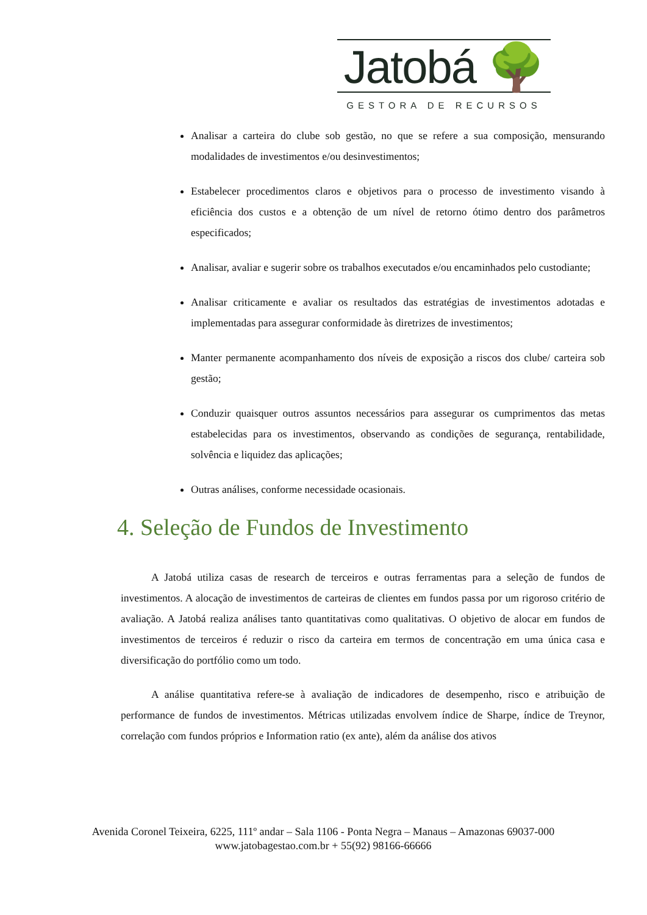Jatobá 🌳
GESTORA DE RECURSOS
Analisar a carteira do clube sob gestão, no que se refere a sua composição, mensurando modalidades de investimentos e/ou desinvestimentos;
Estabelecer procedimentos claros e objetivos para o processo de investimento visando à eficiência dos custos e a obtenção de um nível de retorno ótimo dentro dos parâmetros especificados;
Analisar, avaliar e sugerir sobre os trabalhos executados e/ou encaminhados pelo custodiante;
Analisar criticamente e avaliar os resultados das estratégias de investimentos adotadas e implementadas para assegurar conformidade às diretrizes de investimentos;
Manter permanente acompanhamento dos níveis de exposição a riscos dos clube/ carteira sob gestão;
Conduzir quaisquer outros assuntos necessários para assegurar os cumprimentos das metas estabelecidas para os investimentos, observando as condições de segurança, rentabilidade, solvência e liquidez das aplicações;
Outras análises, conforme necessidade ocasionais.
4. Seleção de Fundos de Investimento
A Jatobá utiliza casas de research de terceiros e outras ferramentas para a seleção de fundos de investimentos. A alocação de investimentos de carteiras de clientes em fundos passa por um rigoroso critério de avaliação. A Jatobá realiza análises tanto quantitativas como qualitativas. O objetivo de alocar em fundos de investimentos de terceiros é reduzir o risco da carteira em termos de concentração em uma única casa e diversificação do portfólio como um todo.
A análise quantitativa refere-se à avaliação de indicadores de desempenho, risco e atribuição de performance de fundos de investimentos. Métricas utilizadas envolvem índice de Sharpe, índice de Treynor, correlação com fundos próprios e Information ratio (ex ante), além da análise dos ativos
Avenida Coronel Teixeira, 6225, 111º andar – Sala 1106 - Ponta Negra – Manaus – Amazonas 69037-000
www.jatobagestao.com.br + 55(92) 98166-66666